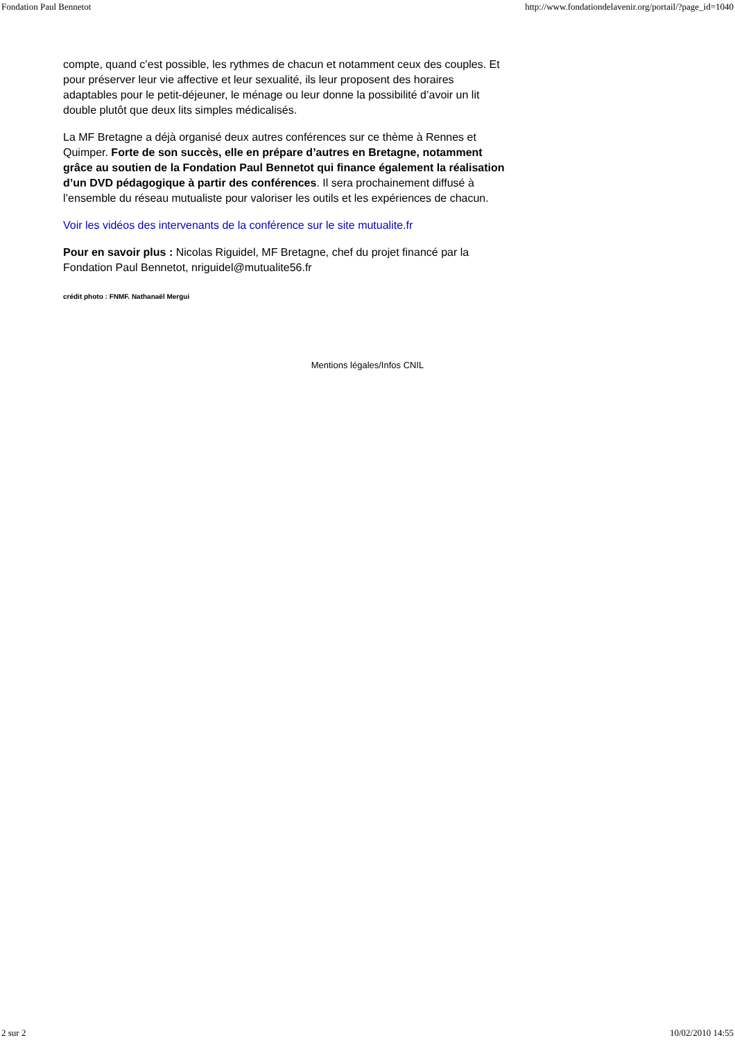Fondation Paul Bennetot http://www.fondationdelavenir.org/portail/?page_id=1040
compte, quand c’est possible, les rythmes de chacun et notamment ceux des couples. Et pour préserver leur vie affective et leur sexualité, ils leur proposent des horaires adaptables pour le petit-déjeuner, le ménage ou leur donne la possibilité d’avoir un lit double plutôt que deux lits simples médicalisés.
La MF Bretagne a déjà organisé deux autres conférences sur ce thème à Rennes et Quimper. Forte de son succès, elle en prépare d’autres en Bretagne, notamment grâce au soutien de la Fondation Paul Bennetot qui finance également la réalisation d’un DVD pédagogique à partir des conférences. Il sera prochainement diffusé à l’ensemble du réseau mutualiste pour valoriser les outils et les expériences de chacun.
Voir les vidéos des intervenants de la conférence sur le site mutualite.fr
Pour en savoir plus : Nicolas Riguidel, MF Bretagne, chef du projet financé par la Fondation Paul Bennetot, nriguidel@mutualite56.fr
crédit photo : FNMF. Nathanaël Mergui
Mentions légales/Infos CNIL
2 sur 2 10/02/2010 14:55